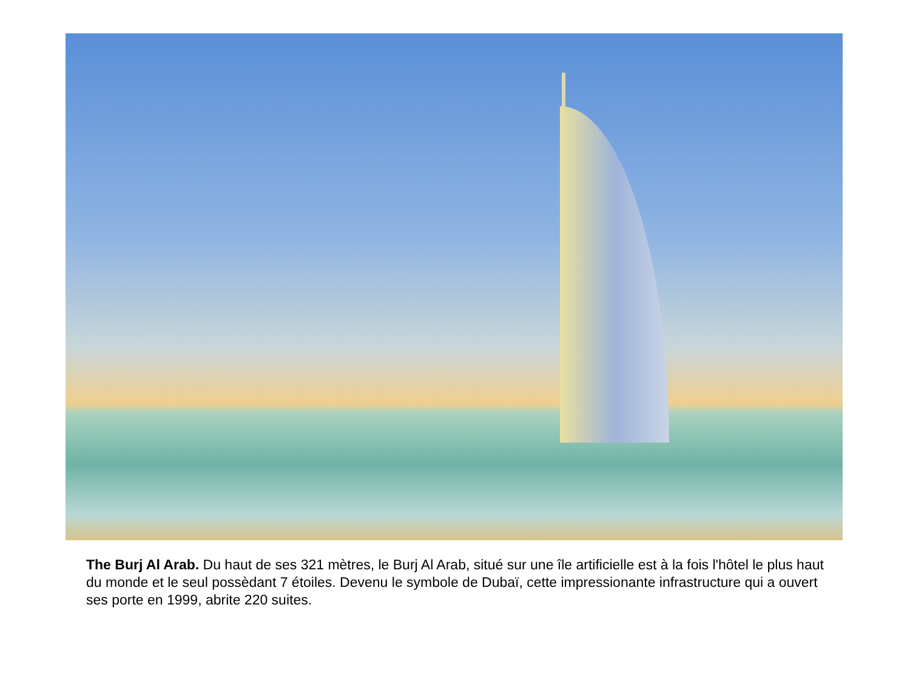The Burj Al Arab. Du haut de ses 321 mètres, le Burj Al Arab, situé sur une île artificielle est à la fois l'hôtel le plus haut du monde et le seul possèdant 7 étoiles. Devenu le symbole de Dubaï, cette impressionante infrastructure qui a ouvert ses porte en 1999, abrite 220 suites.